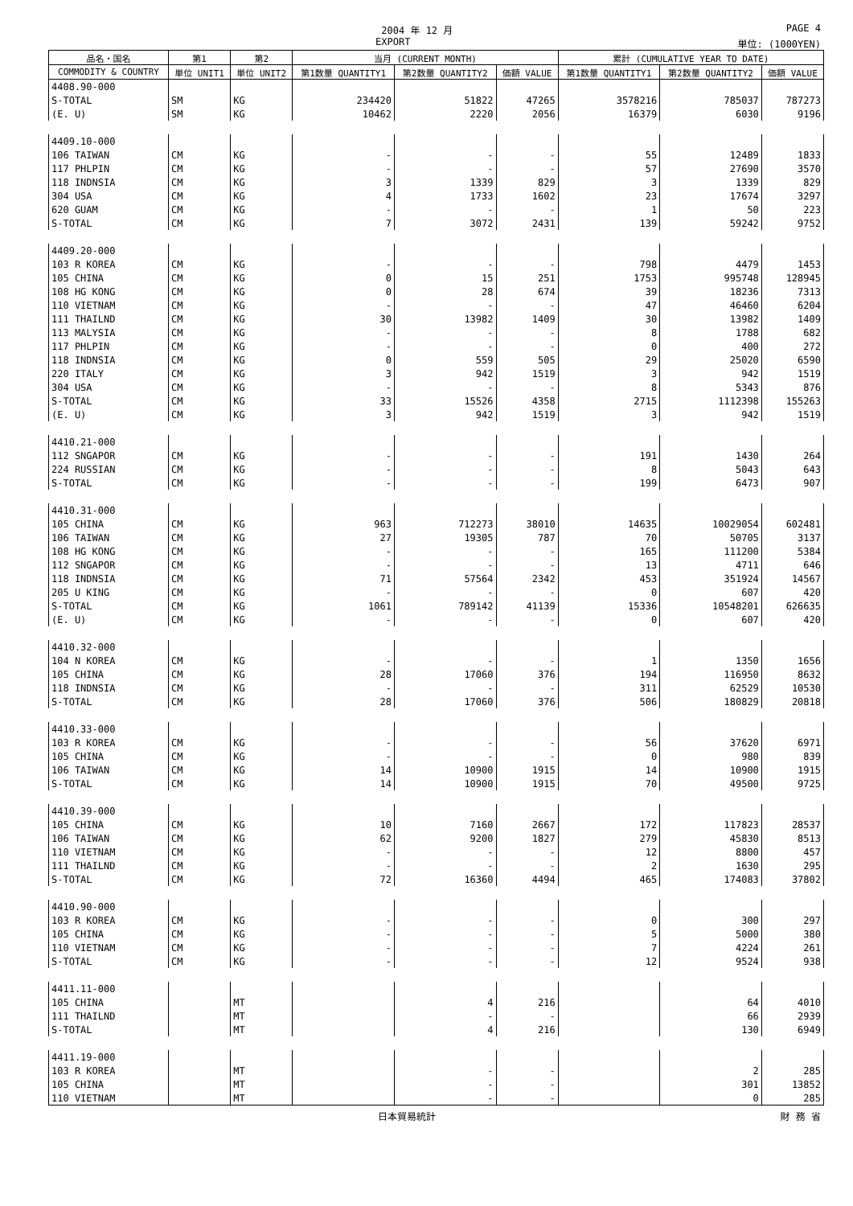2004 年 12 月 PAGE 4
EXPORT 単位: (1000YEN)
| 品名・国名 | 第1 | 第2 | 当月 (CURRENT MONTH) | | | 累計 (CUMULATIVE YEAR TO DATE) | | |
| --- | --- | --- | --- | --- | --- | --- | --- | --- |
| COMMODITY & COUNTRY | 単位 UNIT1 | 単位 UNIT2 | 第1数量 QUANTITY1 | 第2数量 QUANTITY2 | 価額 VALUE | 第1数量 QUANTITY1 | 第2数量 QUANTITY2 | 価額 VALUE |
| 4408.90-000 | | | | | | | | |
| S-TOTAL | SM | KG | 234420 | 51822 | 47265 | 3578216 | 785037 | 787273 |
| (E. U) | SM | KG | 10462 | 2220 | 2056 | 16379 | 6030 | 9196 |
| 4409.10-000 | | | | | | | | |
| 106 TAIWAN | CM | KG | - | - | - | 55 | 12489 | 1833 |
| 117 PHLPIN | CM | KG | - | - | - | 57 | 27690 | 3570 |
| 118 INDNSIA | CM | KG | 3 | 1339 | 829 | 3 | 1339 | 829 |
| 304 USA | CM | KG | 4 | 1733 | 1602 | 23 | 17674 | 3297 |
| 620 GUAM | CM | KG | - | - | - | 1 | 50 | 223 |
| S-TOTAL | CM | KG | 7 | 3072 | 2431 | 139 | 59242 | 9752 |
| 4409.20-000 | | | | | | | | |
| 103 R KOREA | CM | KG | - | - | - | 798 | 4479 | 1453 |
| 105 CHINA | CM | KG | 0 | 15 | 251 | 1753 | 995748 | 128945 |
| 108 HG KONG | CM | KG | 0 | 28 | 674 | 39 | 18236 | 7313 |
| 110 VIETNAM | CM | KG | - | - | - | 47 | 46460 | 6204 |
| 111 THAILND | CM | KG | 30 | 13982 | 1409 | 30 | 13982 | 1409 |
| 113 MALYSIA | CM | KG | - | - | - | 8 | 1788 | 682 |
| 117 PHLPIN | CM | KG | - | - | - | 0 | 400 | 272 |
| 118 INDNSIA | CM | KG | 0 | 559 | 505 | 29 | 25020 | 6590 |
| 220 ITALY | CM | KG | 3 | 942 | 1519 | 3 | 942 | 1519 |
| 304 USA | CM | KG | - | - | - | 8 | 5343 | 876 |
| S-TOTAL | CM | KG | 33 | 15526 | 4358 | 2715 | 1112398 | 155263 |
| (E. U) | CM | KG | 3 | 942 | 1519 | 3 | 942 | 1519 |
| 4410.21-000 | | | | | | | | |
| 112 SNGAPOR | CM | KG | - | - | - | 191 | 1430 | 264 |
| 224 RUSSIAN | CM | KG | - | - | - | 8 | 5043 | 643 |
| S-TOTAL | CM | KG | - | - | - | 199 | 6473 | 907 |
| 4410.31-000 | | | | | | | | |
| 105 CHINA | CM | KG | 963 | 712273 | 38010 | 14635 | 10029054 | 602481 |
| 106 TAIWAN | CM | KG | 27 | 19305 | 787 | 70 | 50705 | 3137 |
| 108 HG KONG | CM | KG | - | - | - | 165 | 111200 | 5384 |
| 112 SNGAPOR | CM | KG | - | - | - | 13 | 4711 | 646 |
| 118 INDNSIA | CM | KG | 71 | 57564 | 2342 | 453 | 351924 | 14567 |
| 205 U KING | CM | KG | - | - | - | 0 | 607 | 420 |
| S-TOTAL | CM | KG | 1061 | 789142 | 41139 | 15336 | 10548201 | 626635 |
| (E. U) | CM | KG | - | - | - | 0 | 607 | 420 |
| 4410.32-000 | | | | | | | | |
| 104 N KOREA | CM | KG | - | - | - | 1 | 1350 | 1656 |
| 105 CHINA | CM | KG | 28 | 17060 | 376 | 194 | 116950 | 8632 |
| 118 INDNSIA | CM | KG | - | - | - | 311 | 62529 | 10530 |
| S-TOTAL | CM | KG | 28 | 17060 | 376 | 506 | 180829 | 20818 |
| 4410.33-000 | | | | | | | | |
| 103 R KOREA | CM | KG | - | - | - | 56 | 37620 | 6971 |
| 105 CHINA | CM | KG | - | - | - | 0 | 980 | 839 |
| 106 TAIWAN | CM | KG | 14 | 10900 | 1915 | 14 | 10900 | 1915 |
| S-TOTAL | CM | KG | 14 | 10900 | 1915 | 70 | 49500 | 9725 |
| 4410.39-000 | | | | | | | | |
| 105 CHINA | CM | KG | 10 | 7160 | 2667 | 172 | 117823 | 28537 |
| 106 TAIWAN | CM | KG | 62 | 9200 | 1827 | 279 | 45830 | 8513 |
| 110 VIETNAM | CM | KG | - | - | - | 12 | 8800 | 457 |
| 111 THAILND | CM | KG | - | - | - | 2 | 1630 | 295 |
| S-TOTAL | CM | KG | 72 | 16360 | 4494 | 465 | 174083 | 37802 |
| 4410.90-000 | | | | | | | | |
| 103 R KOREA | CM | KG | - | - | - | 0 | 300 | 297 |
| 105 CHINA | CM | KG | - | - | - | 5 | 5000 | 380 |
| 110 VIETNAM | CM | KG | - | - | - | 7 | 4224 | 261 |
| S-TOTAL | CM | KG | - | - | - | 12 | 9524 | 938 |
| 4411.11-000 | | | | | | | | |
| 105 CHINA | | MT | | 4 | 216 | | 64 | 4010 |
| 111 THAILND | | MT | | - | - | | 66 | 2939 |
| S-TOTAL | | MT | | 4 | 216 | | 130 | 6949 |
| 4411.19-000 | | | | | | | | |
| 103 R KOREA | | MT | | - | - | | 2 | 285 |
| 105 CHINA | | MT | | - | - | | 301 | 13852 |
| 110 VIETNAM | | MT | | - | - | | 0 | 285 |
日本貿易統計 財 務 省